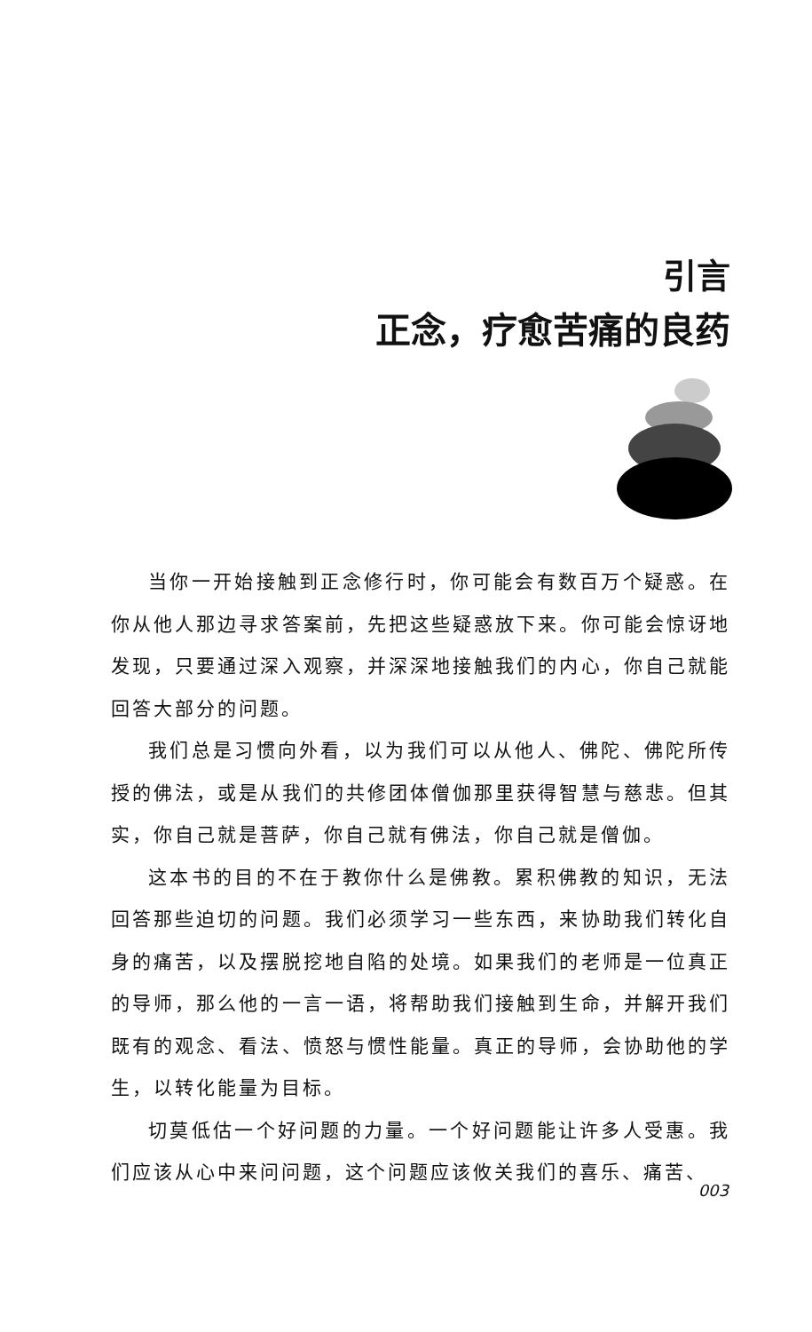引言
正念，疗愈苦痛的良药
当你一开始接触到正念修行时，你可能会有数百万个疑惑。在你从他人那边寻求答案前，先把这些疑惑放下来。你可能会惊讶地发现，只要通过深入观察，并深深地接触我们的内心，你自己就能回答大部分的问题。
我们总是习惯向外看，以为我们可以从他人、佛陀、佛陀所传授的佛法，或是从我们的共修团体僧伽那里获得智慧与慈悲。但其实，你自己就是菩萨，你自己就有佛法，你自己就是僧伽。
这本书的目的不在于教你什么是佛教。累积佛教的知识，无法回答那些迫切的问题。我们必须学习一些东西，来协助我们转化自身的痛苦，以及摆脱挖地自陷的处境。如果我们的老师是一位真正的导师，那么他的一言一语，将帮助我们接触到生命，并解开我们既有的观念、看法、愤怒与惯性能量。真正的导师，会协助他的学生，以转化能量为目标。
切莫低估一个好问题的力量。一个好问题能让许多人受惠。我们应该从心中来问问题，这个问题应该攸关我们的喜乐、痛苦、
003